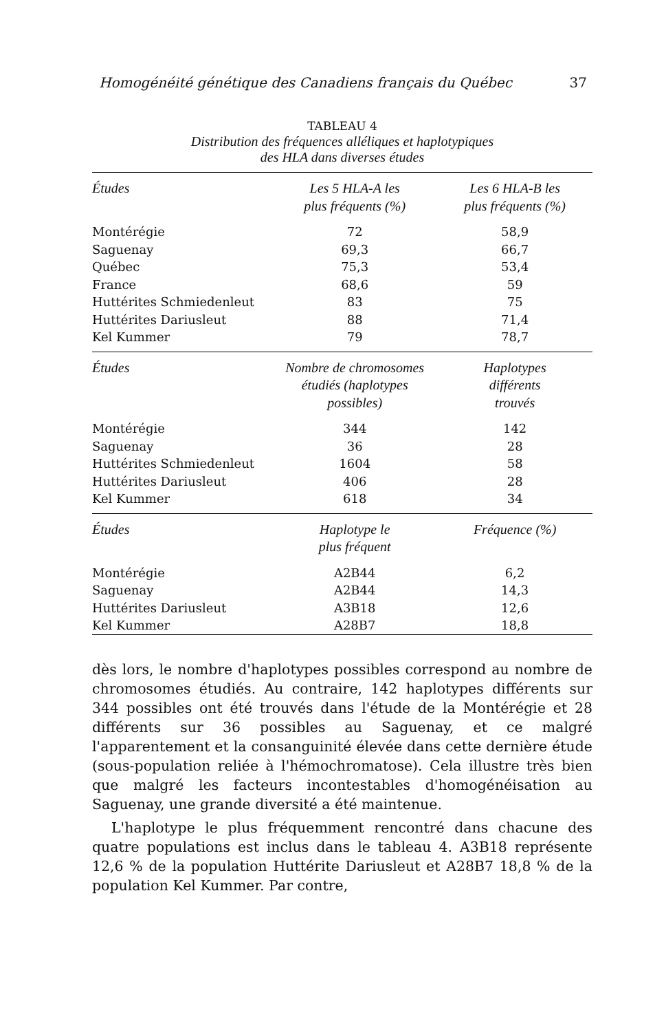Homogénéité génétique des Canadiens français du Québec 37
TABLEAU 4
Distribution des fréquences alléliques et haplotypiques
des HLA dans diverses études
| Études | Les 5 HLA-A les plus fréquents (%) | Les 6 HLA-B les plus fréquents (%) |
| --- | --- | --- |
| Montérégie | 72 | 58,9 |
| Saguenay | 69,3 | 66,7 |
| Québec | 75,3 | 53,4 |
| France | 68,6 | 59 |
| Huttérites Schmiedenleut | 83 | 75 |
| Huttérites Dariusleut | 88 | 71,4 |
| Kel Kummer | 79 | 78,7 |
| Études | Nombre de chromosomes étudiés (haplotypes possibles) | Haplotypes différents trouvés |
| Montérégie | 344 | 142 |
| Saguenay | 36 | 28 |
| Huttérites Schmiedenleut | 1604 | 58 |
| Huttérites Dariusleut | 406 | 28 |
| Kel Kummer | 618 | 34 |
| Études | Haplotype le plus fréquent | Fréquence (%) |
| Montérégie | A2B44 | 6,2 |
| Saguenay | A2B44 | 14,3 |
| Huttérites Dariusleut | A3B18 | 12,6 |
| Kel Kummer | A28B7 | 18,8 |
dès lors, le nombre d'haplotypes possibles correspond au nombre de chromosomes étudiés. Au contraire, 142 haplotypes différents sur 344 possibles ont été trouvés dans l'étude de la Montérégie et 28 différents sur 36 possibles au Saguenay, et ce malgré l'apparentement et la consanguinité élevée dans cette dernière étude (sous-population reliée à l'hémochromatose). Cela illustre très bien que malgré les facteurs incontestables d'homogénéisation au Saguenay, une grande diversité a été maintenue.
L'haplotype le plus fréquemment rencontré dans chacune des quatre populations est inclus dans le tableau 4. A3B18 représente 12,6 % de la population Huttérite Dariusleut et A28B7 18,8 % de la population Kel Kummer. Par contre,